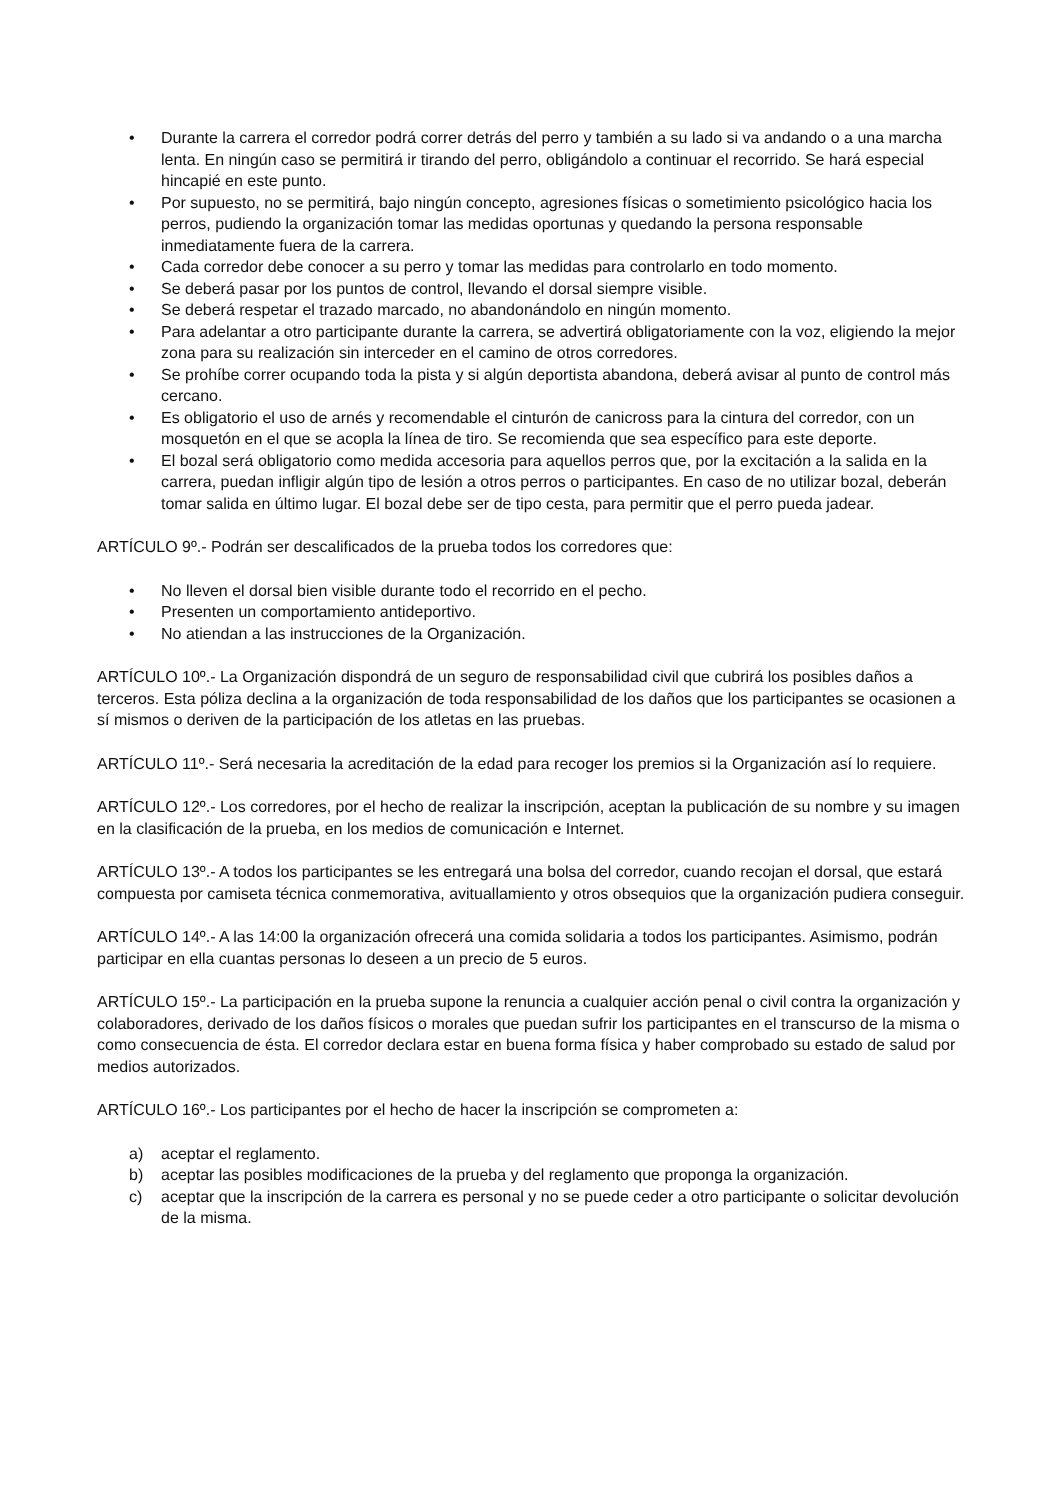• Durante la carrera el corredor podrá correr detrás del perro y también a su lado si va andando o a una marcha lenta. En ningún caso se permitirá ir tirando del perro, obligándolo a continuar el recorrido. Se hará especial hincapié en este punto.
• Por supuesto, no se permitirá, bajo ningún concepto, agresiones físicas o sometimiento psicológico hacia los perros, pudiendo la organización tomar las medidas oportunas y quedando la persona responsable inmediatamente fuera de la carrera.
• Cada corredor debe conocer a su perro y tomar las medidas para controlarlo en todo momento.
• Se deberá pasar por los puntos de control, llevando el dorsal siempre visible.
• Se deberá respetar el trazado marcado, no abandonándolo en ningún momento.
• Para adelantar a otro participante durante la carrera, se advertirá obligatoriamente con la voz, eligiendo la mejor zona para su realización sin interceder en el camino de otros corredores.
• Se prohíbe correr ocupando toda la pista y si algún deportista abandona, deberá avisar al punto de control más cercano.
• Es obligatorio el uso de arnés y recomendable el cinturón de canicross para la cintura del corredor, con un mosquetón en el que se acopla la línea de tiro. Se recomienda que sea específico para este deporte.
• El bozal será obligatorio como medida accesoria para aquellos perros que, por la excitación a la salida en la carrera, puedan infligir algún tipo de lesión a otros perros o participantes. En caso de no utilizar bozal, deberán tomar salida en último lugar. El bozal debe ser de tipo cesta, para permitir que el perro pueda jadear.
ARTÍCULO 9º.- Podrán ser descalificados de la prueba todos los corredores que:
• No lleven el dorsal bien visible durante todo el recorrido en el pecho.
• Presenten un comportamiento antideportivo.
• No atiendan a las instrucciones de la Organización.
ARTÍCULO 10º.- La Organización dispondrá de un seguro de responsabilidad civil que cubrirá los posibles daños a terceros. Esta póliza declina a la organización de toda responsabilidad de los daños que los participantes se ocasionen a sí mismos o deriven de la participación de los atletas en las pruebas.
ARTÍCULO 11º.- Será necesaria la acreditación de la edad para recoger los premios si la Organización así lo requiere.
ARTÍCULO 12º.- Los corredores, por el hecho de realizar la inscripción, aceptan la publicación de su nombre y su imagen en la clasificación de la prueba, en los medios de comunicación e Internet.
ARTÍCULO 13º.- A todos los participantes se les entregará una bolsa del corredor, cuando recojan el dorsal, que estará compuesta por camiseta técnica conmemorativa, avituallamiento y otros obsequios que la organización pudiera conseguir.
ARTÍCULO 14º.- A las 14:00 la organización ofrecerá una comida solidaria a todos los participantes. Asimismo, podrán participar en ella cuantas personas lo deseen a un precio de 5 euros.
ARTÍCULO 15º.- La participación en la prueba supone la renuncia a cualquier acción penal o civil contra la organización y colaboradores, derivado de los daños físicos o morales que puedan sufrir los participantes en el transcurso de la misma o como consecuencia de ésta. El corredor declara estar en buena forma física y haber comprobado su estado de salud por medios autorizados.
ARTÍCULO 16º.- Los participantes por el hecho de hacer la inscripción se comprometen a:
a) aceptar el reglamento.
b) aceptar las posibles modificaciones de la prueba y del reglamento que proponga la organización.
c) aceptar que la inscripción de la carrera es personal y no se puede ceder a otro participante o solicitar devolución de la misma.